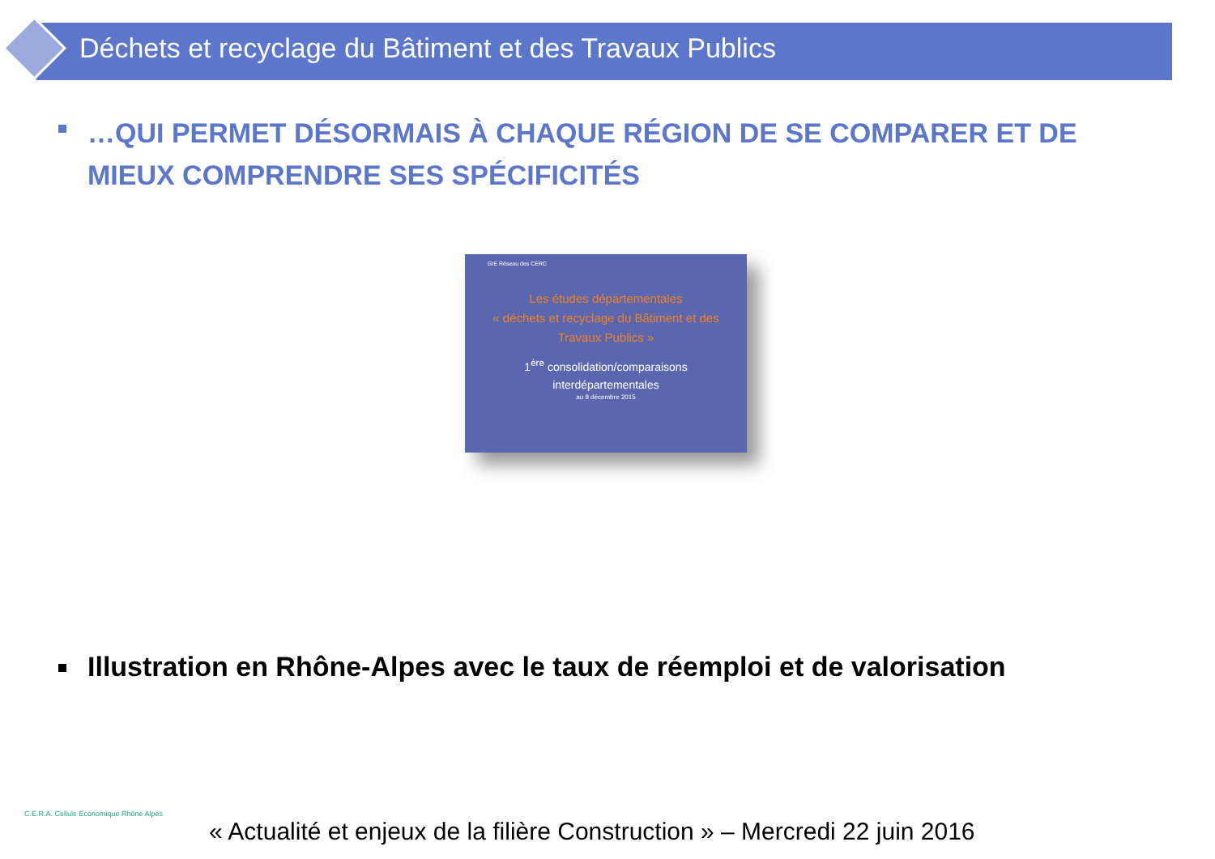Déchets et recyclage du Bâtiment et des Travaux Publics
…QUI PERMET DÉSORMAIS À CHAQUE RÉGION DE SE COMPARER ET DE MIEUX COMPRENDRE SES SPÉCIFICITÉS
GIE Réseau des CERC
Les études départementales
« déchets et recyclage du Bâtiment et des
Travaux Publics »
1<sup>ère</sup> consolidation/comparaisons
interdépartementales
au 8 décembre 2015
Illustration en Rhône-Alpes avec le taux de réemploi et de valorisation
C.E.R.A. Cellule Economique Rhône Alpes
« Actualité et enjeux de la filière Construction » – Mercredi 22 juin 2016